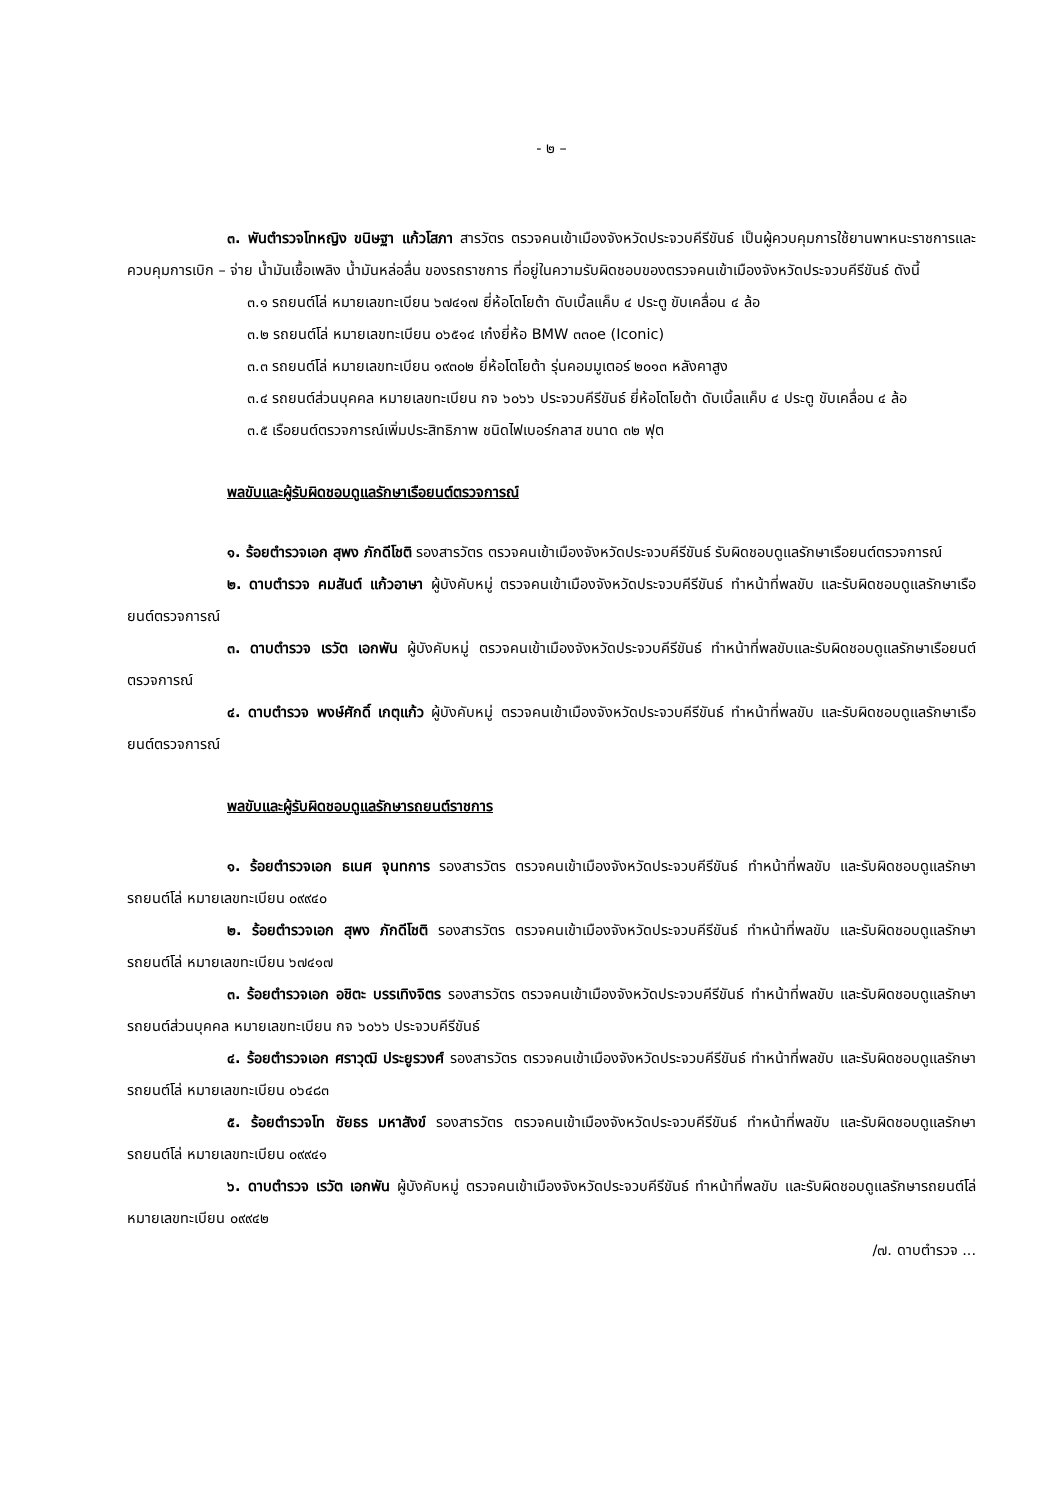- ๒ –
๓. พันตำรวจโทหญิง ขนิษฐา แก้วโสภา สารวัตร ตรวจคนเข้าเมืองจังหวัดประจวบคีรีขันธ์ เป็นผู้ควบคุมการใช้ยานพาหนะราชการและควบคุมการเบิก – จ่าย น้ำมันเชื้อเพลิง น้ำมันหล่อลื่น ของรถราชการ ที่อยู่ในความรับผิดชอบของตรวจคนเข้าเมืองจังหวัดประจวบคีรีขันธ์ ดังนี้
๓.๑ รถยนต์โล่ หมายเลขทะเบียน ๖๗๔๑๗ ยี่ห้อโตโยต้า ดับเบิ้ลแค็บ ๔ ประตู ขับเคลื่อน ๔ ล้อ
๓.๒ รถยนต์โล่ หมายเลขทะเบียน ๐๖๕๑๔ เก๋งยี่ห้อ BMW ๓๓๐e (Iconic)
๓.๓ รถยนต์โล่ หมายเลขทะเบียน ๑๙๓๐๒ ยี่ห้อโตโยต้า รุ่นคอมมูเตอร์ ๒๐๑๓ หลังคาสูง
๓.๔ รถยนต์ส่วนบุคคล หมายเลขทะเบียน กจ ๖๐๖๖ ประจวบคีรีขันธ์ ยี่ห้อโตโยต้า ดับเบิ้ลแค็บ ๔ ประตู ขับเคลื่อน ๔ ล้อ
๓.๕ เรือยนต์ตรวจการณ์เพิ่มประสิทธิภาพ ชนิดไฟเบอร์กลาส ขนาด ๓๒ ฟุต
พลขับและผู้รับผิดชอบดูแลรักษาเรือยนต์ตรวจการณ์
๑. ร้อยตำรวจเอก สุพง ภักดีโชติ รองสารวัตร ตรวจคนเข้าเมืองจังหวัดประจวบคีรีขันธ์ รับผิดชอบดูแลรักษาเรือยนต์ตรวจการณ์
๒. ดาบตำรวจ คมสันต์ แก้วอาษา ผู้บังคับหมู่ ตรวจคนเข้าเมืองจังหวัดประจวบคีรีขันธ์ ทำหน้าที่พลขับ และรับผิดชอบดูแลรักษาเรือยนต์ตรวจการณ์
๓. ดาบตำรวจ เรวัต เอกพัน ผู้บังคับหมู่ ตรวจคนเข้าเมืองจังหวัดประจวบคีรีขันธ์ ทำหน้าที่พลขับและรับผิดชอบดูแลรักษาเรือยนต์ตรวจการณ์
๔. ดาบตำรวจ พงษ์ศักดิ์ เกตุแก้ว ผู้บังคับหมู่ ตรวจคนเข้าเมืองจังหวัดประจวบคีรีขันธ์ ทำหน้าที่พลขับ และรับผิดชอบดูแลรักษาเรือยนต์ตรวจการณ์
พลขับและผู้รับผิดชอบดูแลรักษารถยนต์ราชการ
๑. ร้อยตำรวจเอก ธเนศ จุนทการ รองสารวัตร ตรวจคนเข้าเมืองจังหวัดประจวบคีรีขันธ์ ทำหน้าที่พลขับ และรับผิดชอบดูแลรักษารถยนต์โล่ หมายเลขทะเบียน ๐๙๙๔๐
๒. ร้อยตำรวจเอก สุพง ภักดีโชติ รองสารวัตร ตรวจคนเข้าเมืองจังหวัดประจวบคีรีขันธ์ ทำหน้าที่พลขับ และรับผิดชอบดูแลรักษารถยนต์โล่ หมายเลขทะเบียน ๖๗๔๑๗
๓. ร้อยตำรวจเอก อชิตะ บรรเทิงจิตร รองสารวัตร ตรวจคนเข้าเมืองจังหวัดประจวบคีรีขันธ์ ทำหน้าที่พลขับ และรับผิดชอบดูแลรักษารถยนต์ส่วนบุคคล หมายเลขทะเบียน กจ ๖๐๖๖ ประจวบคีรีขันธ์
๔. ร้อยตำรวจเอก ศราวุฒิ ประยูรวงศ์ รองสารวัตร ตรวจคนเข้าเมืองจังหวัดประจวบคีรีขันธ์ ทำหน้าที่พลขับ และรับผิดชอบดูแลรักษารถยนต์โล่ หมายเลขทะเบียน ๐๖๔๘๓
๕. ร้อยตำรวจโท ชัยธร มหาสังข์ รองสารวัตร ตรวจคนเข้าเมืองจังหวัดประจวบคีรีขันธ์ ทำหน้าที่พลขับ และรับผิดชอบดูแลรักษารถยนต์โล่ หมายเลขทะเบียน ๐๙๙๔๑
๖. ดาบตำรวจ เรวัต เอกพัน ผู้บังคับหมู่ ตรวจคนเข้าเมืองจังหวัดประจวบคีรีขันธ์ ทำหน้าที่พลขับ และรับผิดชอบดูแลรักษารถยนต์โล่ หมายเลขทะเบียน ๐๙๙๔๒
/๗. ดาบตำรวจ ...